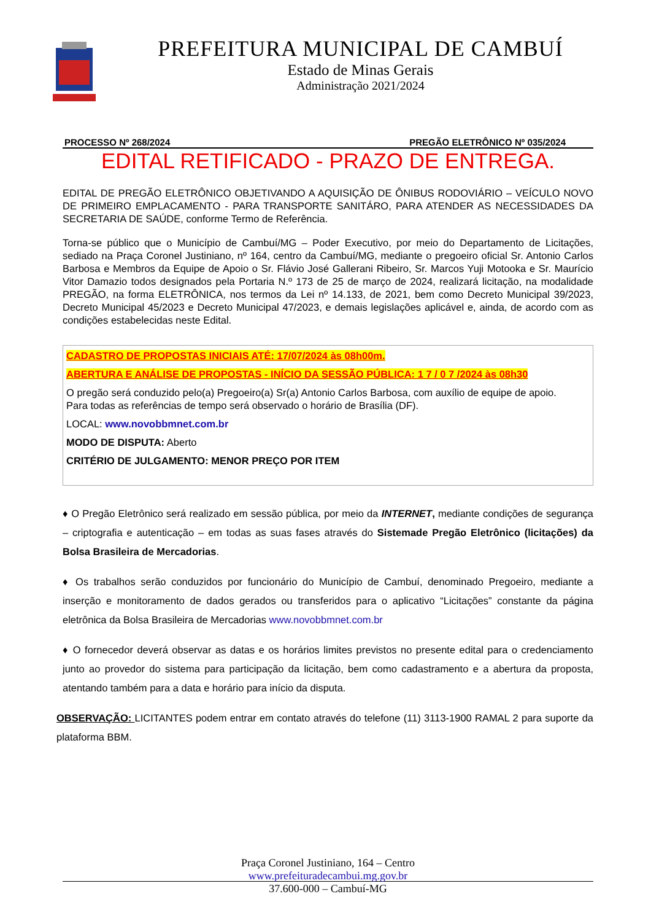PREFEITURA MUNICIPAL DE CAMBUÍ
Estado de Minas Gerais
Administração 2021/2024
PROCESSO Nº 268/2024 PREGÃO ELETRÔNICO Nº 035/2024
EDITAL RETIFICADO - PRAZO DE ENTREGA.
EDITAL DE PREGÃO ELETRÔNICO OBJETIVANDO A AQUISIÇÃO DE ÔNIBUS RODOVIÁRIO – VEÍCULO NOVO DE PRIMEIRO EMPLACAMENTO - PARA TRANSPORTE SANITÁRO, PARA ATENDER AS NECESSIDADES DA SECRETARIA DE SAÚDE, conforme Termo de Referência.
Torna-se público que o Município de Cambuí/MG – Poder Executivo, por meio do Departamento de Licitações, sediado na Praça Coronel Justiniano, nº 164, centro da Cambuí/MG, mediante o pregoeiro oficial Sr. Antonio Carlos Barbosa e Membros da Equipe de Apoio o Sr. Flávio José Gallerani Ribeiro, Sr. Marcos Yuji Motooka e Sr. Maurício Vitor Damazio todos designados pela Portaria N.º 173 de 25 de março de 2024, realizará licitação, na modalidade PREGÃO, na forma ELETRÔNICA, nos termos da Lei nº 14.133, de 2021, bem como Decreto Municipal 39/2023, Decreto Municipal 45/2023 e Decreto Municipal 47/2023, e demais legislações aplicável e, ainda, de acordo com as condições estabelecidas neste Edital.
CADASTRO DE PROPOSTAS INICIAIS ATÉ: 17/07/2024 às 08h00m.
ABERTURA E ANÁLISE DE PROPOSTAS - INÍCIO DA SESSÃO PÚBLICA: 1 7 / 0 7 /2024 às 08h30
O pregão será conduzido pelo(a) Pregoeiro(a) Sr(a) Antonio Carlos Barbosa, com auxílio de equipe de apoio.
Para todas as referências de tempo será observado o horário de Brasília (DF).
LOCAL: www.novobbmnet.com.br
MODO DE DISPUTA: Aberto
CRITÉRIO DE JULGAMENTO: MENOR PREÇO POR ITEM
♦ O Pregão Eletrônico será realizado em sessão pública, por meio da INTERNET, mediante condições de segurança – criptografia e autenticação – em todas as suas fases através do Sistemade Pregão Eletrônico (licitações) da Bolsa Brasileira de Mercadorias.
♦ Os trabalhos serão conduzidos por funcionário do Município de Cambuí, denominado Pregoeiro, mediante a inserção e monitoramento de dados gerados ou transferidos para o aplicativo “Licitações” constante da página eletrônica da Bolsa Brasileira de Mercadorias www.novobbmnet.com.br
♦ O fornecedor deverá observar as datas e os horários limites previstos no presente edital para o credenciamento junto ao provedor do sistema para participação da licitação, bem como cadastramento e a abertura da proposta, atentando também para a data e horário para início da disputa.
OBSERVAÇÃO: LICITANTES podem entrar em contato através do telefone (11) 3113-1900 RAMAL 2 para suporte da plataforma BBM.
Praça Coronel Justiniano, 164 – Centro
www.prefeituradecambui.mg.gov.br
37.600-000 – Cambuí-MG